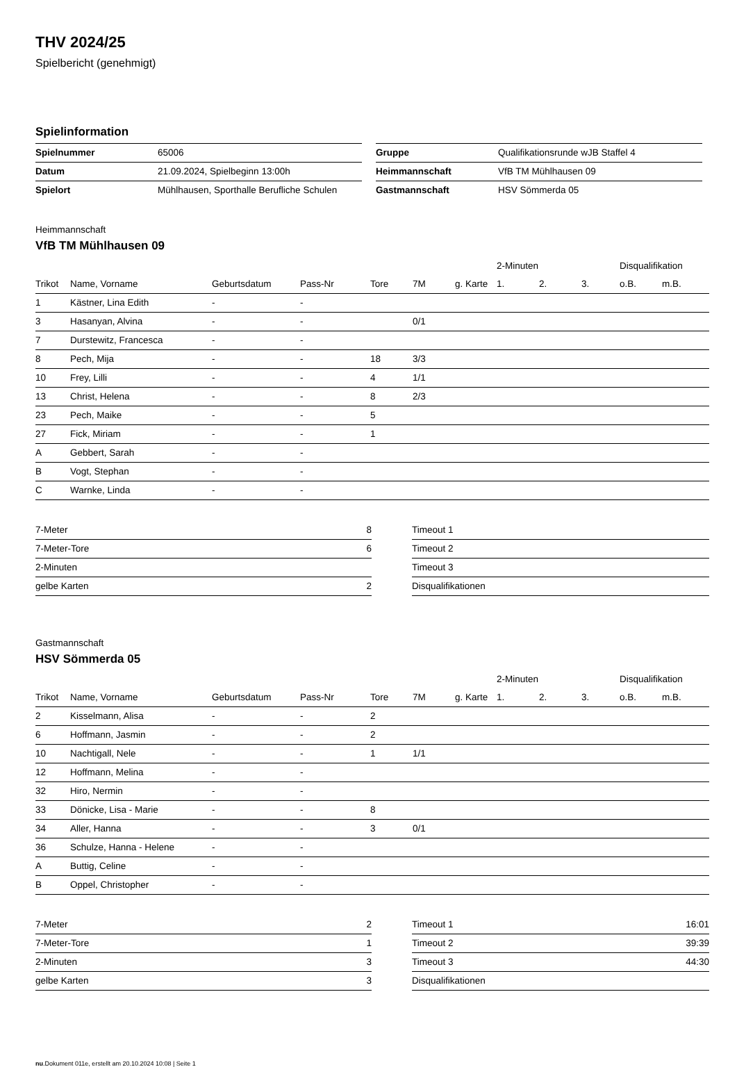THV 2024/25
Spielbericht (genehmigt)
Spielinformation
| Spielnummer | 65006 |
| Datum | 21.09.2024, Spielbeginn 13:00h |
| Spielort | Mühlhausen, Sporthalle Berufliche Schulen |
| Gruppe | Qualifikationsrunde wJB Staffel 4 |
| Heimmannschaft | VfB TM Mühlhausen 09 |
| Gastmannschaft | HSV Sömmerda 05 |
Heimmannschaft
VfB TM Mühlhausen 09
| | | | | | | | 2-Minuten | | | Disqualifikation | |
| --- | --- | --- | --- | --- | --- | --- | --- | --- | --- | --- | --- |
| Trikot | Name, Vorname | Geburtsdatum | Pass-Nr | Tore | 7M | g. Karte | 1. | 2. | 3. | o.B. | m.B. |
| 1 | Kästner, Lina Edith | - | - | | | | | | | | |
| 3 | Hasanyan, Alvina | - | - | | 0/1 | | | | | | |
| 7 | Durstewitz, Francesca | - | - | | | | | | | | |
| 8 | Pech, Mija | - | - | 18 | 3/3 | | | | | | |
| 10 | Frey, Lilli | - | - | 4 | 1/1 | | | | | | |
| 13 | Christ, Helena | - | - | 8 | 2/3 | | | | | | |
| 23 | Pech, Maike | - | - | 5 | | | | | | | |
| 27 | Fick, Miriam | - | - | 1 | | | | | | | |
| A | Gebbert, Sarah | - | - | | | | | | | | |
| B | Vogt, Stephan | - | - | | | | | | | | |
| C | Warnke, Linda | - | - | | | | | | | | |
| 7-Meter | 8 |
| 7-Meter-Tore | 6 |
| 2-Minuten | |
| gelbe Karten | 2 |
| Timeout 1 | |
| Timeout 2 | |
| Timeout 3 | |
| Disqualifikationen | |
Gastmannschaft
HSV Sömmerda 05
| | | | | | | | 2-Minuten | | | Disqualifikation | |
| --- | --- | --- | --- | --- | --- | --- | --- | --- | --- | --- | --- |
| Trikot | Name, Vorname | Geburtsdatum | Pass-Nr | Tore | 7M | g. Karte | 1. | 2. | 3. | o.B. | m.B. |
| 2 | Kisselmann, Alisa | - | - | 2 | | | | | | | |
| 6 | Hoffmann, Jasmin | - | - | 2 | | | | | | | |
| 10 | Nachtigall, Nele | - | - | 1 | 1/1 | | | | | | |
| 12 | Hoffmann, Melina | - | - | | | | | | | | |
| 32 | Hiro, Nermin | - | - | | | | | | | | |
| 33 | Dönicke, Lisa - Marie | - | - | 8 | | | | | | | |
| 34 | Aller, Hanna | - | - | 3 | 0/1 | | | | | | |
| 36 | Schulze, Hanna - Helene | - | - | | | | | | | | |
| A | Buttig, Celine | - | - | | | | | | | | |
| B | Oppel, Christopher | - | - | | | | | | | | |
| 7-Meter | 2 |
| 7-Meter-Tore | 1 |
| 2-Minuten | 3 |
| gelbe Karten | 3 |
| Timeout 1 | 16:01 |
| Timeout 2 | 39:39 |
| Timeout 3 | 44:30 |
| Disqualifikationen | |
nu.Dokument 011e, erstellt am 20.10.2024 10:08 | Seite 1